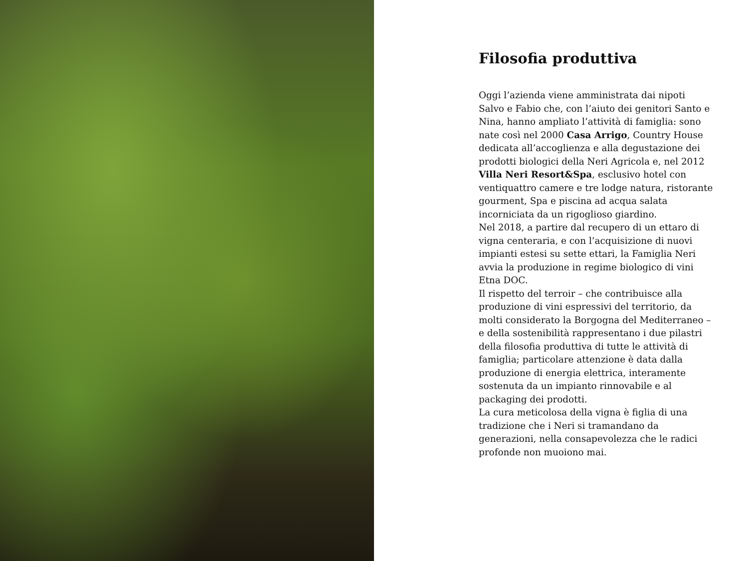Filosofia produttiva
Oggi l’azienda viene amministrata dai nipoti Salvo e Fabio che, con l’aiuto dei genitori Santo e Nina, hanno ampliato l’attività di famiglia: sono nate così nel 2000 Casa Arrigo, Country House dedicata all’accoglienza e alla degustazione dei prodotti biologici della Neri Agricola e, nel 2012 Villa Neri Resort&Spa, esclusivo hotel con ventiquattro camere e tre lodge natura, ristorante gourment, Spa e piscina ad acqua salata incorniciata da un rigoglioso giardino.
Nel 2018, a partire dal recupero di un ettaro di vigna centeraria, e con l’acquisizione di nuovi impianti estesi su sette ettari, la Famiglia Neri avvia la produzione in regime biologico di vini Etna DOC.
Il rispetto del terroir – che contribuisce alla produzione di vini espressivi del territorio, da molti considerato la Borgogna del Mediterraneo – e della sostenibilità rappresentano i due pilastri della filosofia produttiva di tutte le attività di famiglia; particolare attenzione è data dalla produzione di energia elettrica, interamente sostenuta da un impianto rinnovabile e al packaging dei prodotti.
La cura meticolosa della vigna è figlia di una tradizione che i Neri si tramandano da generazioni, nella consapevolezza che le radici profonde non muoiono mai.